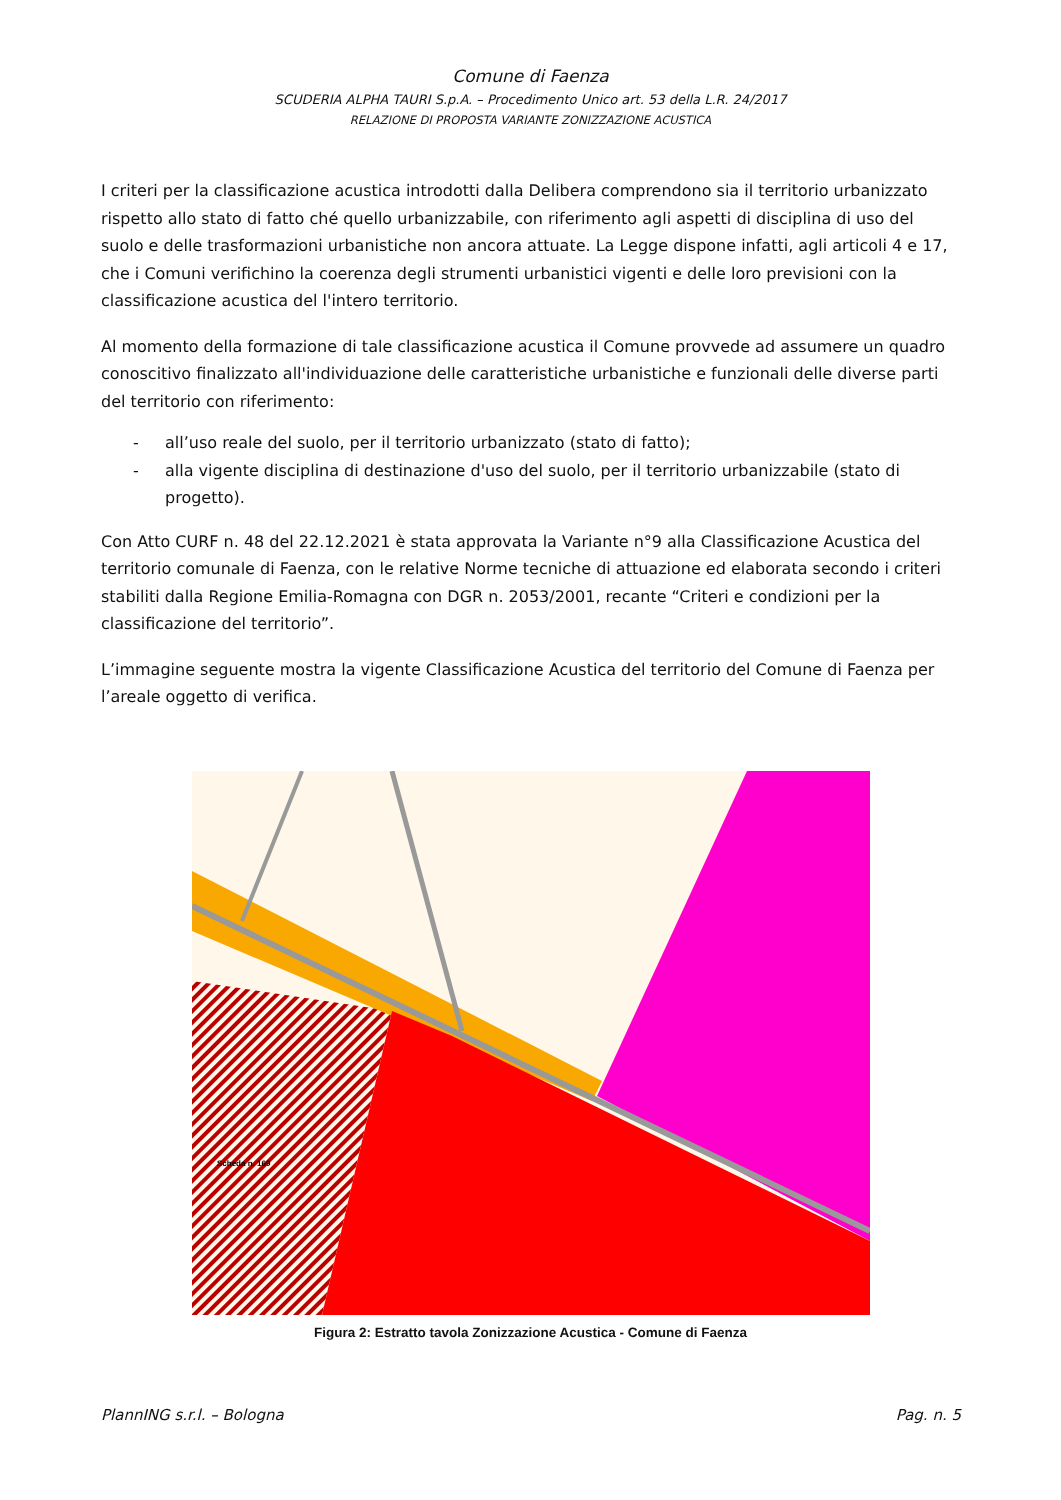Comune di Faenza
SCUDERIA ALPHA TAURI S.p.A. – Procedimento Unico art. 53 della L.R. 24/2017
RELAZIONE DI PROPOSTA VARIANTE ZONIZZAZIONE ACUSTICA
I criteri per la classificazione acustica introdotti dalla Delibera comprendono sia il territorio urbanizzato rispetto allo stato di fatto ché quello urbanizzabile, con riferimento agli aspetti di disciplina di uso del suolo e delle trasformazioni urbanistiche non ancora attuate. La Legge dispone infatti, agli articoli 4 e 17, che i Comuni verifichino la coerenza degli strumenti urbanistici vigenti e delle loro previsioni con la classificazione acustica del l'intero territorio.
Al momento della formazione di tale classificazione acustica il Comune provvede ad assumere un quadro conoscitivo finalizzato all'individuazione delle caratteristiche urbanistiche e funzionali delle diverse parti del territorio con riferimento:
- all’uso reale del suolo, per il territorio urbanizzato (stato di fatto);
- alla vigente disciplina di destinazione d'uso del suolo, per il territorio urbanizzabile (stato di progetto).
Con Atto CURF n. 48 del 22.12.2021 è stata approvata la Variante n°9 alla Classificazione Acustica del territorio comunale di Faenza, con le relative Norme tecniche di attuazione ed elaborata secondo i criteri stabiliti dalla Regione Emilia-Romagna con DGR n. 2053/2001, recante “Criteri e condizioni per la classificazione del territorio”.
L’immagine seguente mostra la vigente Classificazione Acustica del territorio del Comune di Faenza per l’areale oggetto di verifica.
Scheda n. 169
Figura 2: Estratto tavola Zonizzazione Acustica - Comune di Faenza
PlannING s.r.l. – Bologna Pag. n. 5